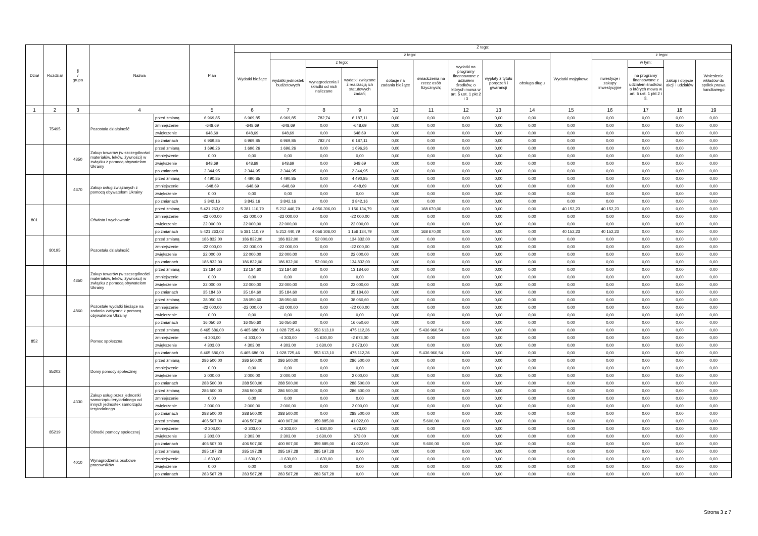| Dział | Rozdział | § / grupa | Nazwa | | Plan | Z tego: | | | | | | | | | | | | | |
| --- | --- | --- | --- | --- | --- | --- | --- | --- | --- | --- | --- | --- | --- | --- | --- | --- | --- | --- | --- |
| | | | | | | Wydatki bieżące | z tego: | | | | | | | | Wydatki majątkowe | z tego: | | | |
| | | | | | | | wydatki jednostek budżetowych | z tego: | | dotacje na zadania bieżące | świadczenia na rzecz osób fizycznych; | wydatki na programy finansowane z udziałem środków, o których mowa w art. 5 ust. 1 pkt 2 i 3 | wypłaty z tytułu poręczeń i gwarancji | obsługa długu | | inwestycje i zakupy inwestycyjne | w tym: | zakup i objęcie akcji i udziałów | Wniesienie wkładów do spółek prawa handlowego |
| | | | | | | | | wynagrodzenia i składki od nich naliczane | wydatki związane z realizacją ich statutowych zadań; | | | | | | | | na programy finansowane z udziałem środków, o których mowa w art. 5 ust. 1 pkt 2 i 3, | | |
| 1 | 2 | 3 | 4 | | 5 | 6 | 7 | 8 | 9 | 10 | 11 | 12 | 13 | 14 | 15 | 16 | 17 | 18 | 19 |
| | 75495 | | Pozostała działalność | przed zmianą | 6 969,85 | 6 969,85 | 6 969,85 | 782,74 | 6 187,11 | 0,00 | 0,00 | 0,00 | 0,00 | 0,00 | 0,00 | 0,00 | 0,00 | 0,00 | 0,00 |
| | | | | zmniejszenie | -648,69 | -648,69 | -648,69 | 0,00 | -648,69 | 0,00 | 0,00 | 0,00 | 0,00 | 0,00 | 0,00 | 0,00 | 0,00 | 0,00 | 0,00 |
| | | | | zwiększenie | 648,69 | 648,69 | 648,69 | 0,00 | 648,69 | 0,00 | 0,00 | 0,00 | 0,00 | 0,00 | 0,00 | 0,00 | 0,00 | 0,00 | 0,00 |
| | | | | po zmianach | 6 969,85 | 6 969,85 | 6 969,85 | 782,74 | 6 187,11 | 0,00 | 0,00 | 0,00 | 0,00 | 0,00 | 0,00 | 0,00 | 0,00 | 0,00 | 0,00 |
| | | 4350 | Zakup towarów (w szczególności materiałów, leków, żywności) w związku z pomocą obywatelom Ukrainy | przed zmianą | 1 696,26 | 1 696,26 | 1 696,26 | 0,00 | 1 696,26 | 0,00 | 0,00 | 0,00 | 0,00 | 0,00 | 0,00 | 0,00 | 0,00 | 0,00 | 0,00 |
| | | | | zmniejszenie | 0,00 | 0,00 | 0,00 | 0,00 | 0,00 | 0,00 | 0,00 | 0,00 | 0,00 | 0,00 | 0,00 | 0,00 | 0,00 | 0,00 | 0,00 |
| | | | | zwiększenie | 648,69 | 648,69 | 648,69 | 0,00 | 648,69 | 0,00 | 0,00 | 0,00 | 0,00 | 0,00 | 0,00 | 0,00 | 0,00 | 0,00 | 0,00 |
| | | | | po zmianach | 2 344,95 | 2 344,95 | 2 344,95 | 0,00 | 2 344,95 | 0,00 | 0,00 | 0,00 | 0,00 | 0,00 | 0,00 | 0,00 | 0,00 | 0,00 | 0,00 |
| | | 4370 | Zakup usług związanych z pomocą obywatelom Ukrainy | przed zmianą | 4 490,85 | 4 490,85 | 4 490,85 | 0,00 | 4 490,85 | 0,00 | 0,00 | 0,00 | 0,00 | 0,00 | 0,00 | 0,00 | 0,00 | 0,00 | 0,00 |
| | | | | zmniejszenie | -648,69 | -648,69 | -648,69 | 0,00 | -648,69 | 0,00 | 0,00 | 0,00 | 0,00 | 0,00 | 0,00 | 0,00 | 0,00 | 0,00 | 0,00 |
| | | | | zwiększenie | 0,00 | 0,00 | 0,00 | 0,00 | 0,00 | 0,00 | 0,00 | 0,00 | 0,00 | 0,00 | 0,00 | 0,00 | 0,00 | 0,00 | 0,00 |
| | | | | po zmianach | 3 842,16 | 3 842,16 | 3 842,16 | 0,00 | 3 842,16 | 0,00 | 0,00 | 0,00 | 0,00 | 0,00 | 0,00 | 0,00 | 0,00 | 0,00 | 0,00 |
| 801 | | | Oświata i wychowanie | przed zmianą | 5 421 263,02 | 5 381 110,79 | 5 212 440,79 | 4 056 306,00 | 1 156 134,79 | 0,00 | 168 670,00 | 0,00 | 0,00 | 0,00 | 40 152,23 | 40 152,23 | 0,00 | 0,00 | 0,00 |
| | | | | zmniejszenie | -22 000,00 | -22 000,00 | -22 000,00 | 0,00 | -22 000,00 | 0,00 | 0,00 | 0,00 | 0,00 | 0,00 | 0,00 | 0,00 | 0,00 | 0,00 | 0,00 |
| | | | | zwiększenie | 22 000,00 | 22 000,00 | 22 000,00 | 0,00 | 22 000,00 | 0,00 | 0,00 | 0,00 | 0,00 | 0,00 | 0,00 | 0,00 | 0,00 | 0,00 | 0,00 |
| | | | | po zmianach | 5 421 263,02 | 5 381 110,79 | 5 212 440,79 | 4 056 306,00 | 1 156 134,79 | 0,00 | 168 670,00 | 0,00 | 0,00 | 0,00 | 40 152,23 | 40 152,23 | 0,00 | 0,00 | 0,00 |
| | 80195 | | Pozostała działalność | przed zmianą | 186 832,00 | 186 832,00 | 186 832,00 | 52 000,00 | 134 832,00 | 0,00 | 0,00 | 0,00 | 0,00 | 0,00 | 0,00 | 0,00 | 0,00 | 0,00 | 0,00 |
| | | | | zmniejszenie | -22 000,00 | -22 000,00 | -22 000,00 | 0,00 | -22 000,00 | 0,00 | 0,00 | 0,00 | 0,00 | 0,00 | 0,00 | 0,00 | 0,00 | 0,00 | 0,00 |
| | | | | zwiększenie | 22 000,00 | 22 000,00 | 22 000,00 | 0,00 | 22 000,00 | 0,00 | 0,00 | 0,00 | 0,00 | 0,00 | 0,00 | 0,00 | 0,00 | 0,00 | 0,00 |
| | | | | po zmianach | 186 832,00 | 186 832,00 | 186 832,00 | 52 000,00 | 134 832,00 | 0,00 | 0,00 | 0,00 | 0,00 | 0,00 | 0,00 | 0,00 | 0,00 | 0,00 | 0,00 |
| | | 4350 | Zakup towarów (w szczególności materiałów, leków, żywności) w związku z pomocą obywatelom Ukrainy | przed zmianą | 13 184,60 | 13 184,60 | 13 184,60 | 0,00 | 13 184,60 | 0,00 | 0,00 | 0,00 | 0,00 | 0,00 | 0,00 | 0,00 | 0,00 | 0,00 | 0,00 |
| | | | | zmniejszenie | 0,00 | 0,00 | 0,00 | 0,00 | 0,00 | 0,00 | 0,00 | 0,00 | 0,00 | 0,00 | 0,00 | 0,00 | 0,00 | 0,00 | 0,00 |
| | | | | zwiększenie | 22 000,00 | 22 000,00 | 22 000,00 | 0,00 | 22 000,00 | 0,00 | 0,00 | 0,00 | 0,00 | 0,00 | 0,00 | 0,00 | 0,00 | 0,00 | 0,00 |
| | | | | po zmianach | 35 184,60 | 35 184,60 | 35 184,60 | 0,00 | 35 184,60 | 0,00 | 0,00 | 0,00 | 0,00 | 0,00 | 0,00 | 0,00 | 0,00 | 0,00 | 0,00 |
| | | 4860 | Pozostałe wydatki bieżące na zadania związane z pomocą obywatelom Ukrainy | przed zmianą | 38 050,60 | 38 050,60 | 38 050,60 | 0,00 | 38 050,60 | 0,00 | 0,00 | 0,00 | 0,00 | 0,00 | 0,00 | 0,00 | 0,00 | 0,00 | 0,00 |
| | | | | zmniejszenie | -22 000,00 | -22 000,00 | -22 000,00 | 0,00 | -22 000,00 | 0,00 | 0,00 | 0,00 | 0,00 | 0,00 | 0,00 | 0,00 | 0,00 | 0,00 | 0,00 |
| | | | | zwiększenie | 0,00 | 0,00 | 0,00 | 0,00 | 0,00 | 0,00 | 0,00 | 0,00 | 0,00 | 0,00 | 0,00 | 0,00 | 0,00 | 0,00 | 0,00 |
| | | | | po zmianach | 16 050,60 | 16 050,60 | 16 050,60 | 0,00 | 16 050,60 | 0,00 | 0,00 | 0,00 | 0,00 | 0,00 | 0,00 | 0,00 | 0,00 | 0,00 | 0,00 |
| 852 | | | Pomoc społeczna | przed zmianą | 6 465 686,00 | 6 465 686,00 | 1 028 725,46 | 553 613,10 | 475 112,36 | 0,00 | 5 436 960,54 | 0,00 | 0,00 | 0,00 | 0,00 | 0,00 | 0,00 | 0,00 | 0,00 |
| | | | | zmniejszenie | -4 303,00 | -4 303,00 | -4 303,00 | -1 630,00 | -2 673,00 | 0,00 | 0,00 | 0,00 | 0,00 | 0,00 | 0,00 | 0,00 | 0,00 | 0,00 | 0,00 |
| | | | | zwiększenie | 4 303,00 | 4 303,00 | 4 303,00 | 1 630,00 | 2 673,00 | 0,00 | 0,00 | 0,00 | 0,00 | 0,00 | 0,00 | 0,00 | 0,00 | 0,00 | 0,00 |
| | | | | po zmianach | 6 465 686,00 | 6 465 686,00 | 1 028 725,46 | 553 613,10 | 475 112,36 | 0,00 | 5 436 960,54 | 0,00 | 0,00 | 0,00 | 0,00 | 0,00 | 0,00 | 0,00 | 0,00 |
| | 85202 | | Domy pomocy społecznej | przed zmianą | 286 500,00 | 286 500,00 | 286 500,00 | 0,00 | 286 500,00 | 0,00 | 0,00 | 0,00 | 0,00 | 0,00 | 0,00 | 0,00 | 0,00 | 0,00 | 0,00 |
| | | | | zmniejszenie | 0,00 | 0,00 | 0,00 | 0,00 | 0,00 | 0,00 | 0,00 | 0,00 | 0,00 | 0,00 | 0,00 | 0,00 | 0,00 | 0,00 | 0,00 |
| | | | | zwiększenie | 2 000,00 | 2 000,00 | 2 000,00 | 0,00 | 2 000,00 | 0,00 | 0,00 | 0,00 | 0,00 | 0,00 | 0,00 | 0,00 | 0,00 | 0,00 | 0,00 |
| | | | | po zmianach | 288 500,00 | 288 500,00 | 288 500,00 | 0,00 | 288 500,00 | 0,00 | 0,00 | 0,00 | 0,00 | 0,00 | 0,00 | 0,00 | 0,00 | 0,00 | 0,00 |
| | | 4330 | Zakup usług przez jednostki samorządu terytorialnego od innych jednostek samorządu terytorialnego | przed zmianą | 286 500,00 | 286 500,00 | 286 500,00 | 0,00 | 286 500,00 | 0,00 | 0,00 | 0,00 | 0,00 | 0,00 | 0,00 | 0,00 | 0,00 | 0,00 | 0,00 |
| | | | | zmniejszenie | 0,00 | 0,00 | 0,00 | 0,00 | 0,00 | 0,00 | 0,00 | 0,00 | 0,00 | 0,00 | 0,00 | 0,00 | 0,00 | 0,00 | 0,00 |
| | | | | zwiększenie | 2 000,00 | 2 000,00 | 2 000,00 | 0,00 | 2 000,00 | 0,00 | 0,00 | 0,00 | 0,00 | 0,00 | 0,00 | 0,00 | 0,00 | 0,00 | 0,00 |
| | | | | po zmianach | 288 500,00 | 288 500,00 | 288 500,00 | 0,00 | 288 500,00 | 0,00 | 0,00 | 0,00 | 0,00 | 0,00 | 0,00 | 0,00 | 0,00 | 0,00 | 0,00 |
| | 85219 | | Ośrodki pomocy społecznej | przed zmianą | 406 507,00 | 406 507,00 | 400 907,00 | 359 885,00 | 41 022,00 | 0,00 | 5 600,00 | 0,00 | 0,00 | 0,00 | 0,00 | 0,00 | 0,00 | 0,00 | 0,00 |
| | | | | zmniejszenie | -2 303,00 | -2 303,00 | -2 303,00 | -1 630,00 | -673,00 | 0,00 | 0,00 | 0,00 | 0,00 | 0,00 | 0,00 | 0,00 | 0,00 | 0,00 | 0,00 |
| | | | | zwiększenie | 2 303,00 | 2 303,00 | 2 303,00 | 1 630,00 | 673,00 | 0,00 | 0,00 | 0,00 | 0,00 | 0,00 | 0,00 | 0,00 | 0,00 | 0,00 | 0,00 |
| | | | | po zmianach | 406 507,00 | 406 507,00 | 400 907,00 | 359 885,00 | 41 022,00 | 0,00 | 5 600,00 | 0,00 | 0,00 | 0,00 | 0,00 | 0,00 | 0,00 | 0,00 | 0,00 |
| | | 4010 | Wynagrodzenia osobowe pracowników | przed zmianą | 285 197,28 | 285 197,28 | 285 197,28 | 285 197,28 | 0,00 | 0,00 | 0,00 | 0,00 | 0,00 | 0,00 | 0,00 | 0,00 | 0,00 | 0,00 | 0,00 |
| | | | | zmniejszenie | -1 630,00 | -1 630,00 | -1 630,00 | -1 630,00 | 0,00 | 0,00 | 0,00 | 0,00 | 0,00 | 0,00 | 0,00 | 0,00 | 0,00 | 0,00 | 0,00 |
| | | | | zwiększenie | 0,00 | 0,00 | 0,00 | 0,00 | 0,00 | 0,00 | 0,00 | 0,00 | 0,00 | 0,00 | 0,00 | 0,00 | 0,00 | 0,00 | 0,00 |
| | | | | po zmianach | 283 567,28 | 283 567,28 | 283 567,28 | 283 567,28 | 0,00 | 0,00 | 0,00 | 0,00 | 0,00 | 0,00 | 0,00 | 0,00 | 0,00 | 0,00 | 0,00 |
Strona 3 z 7